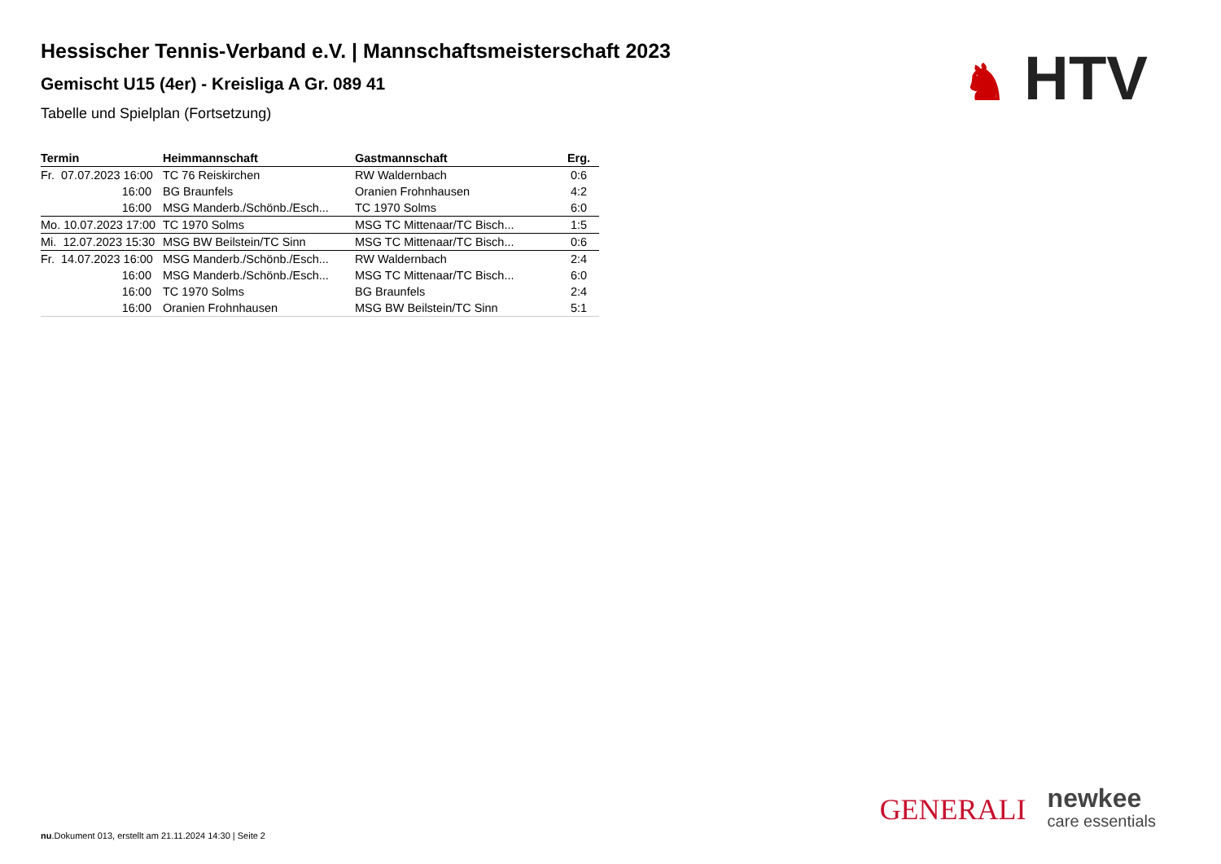Hessischer Tennis-Verband e.V. | Mannschaftsmeisterschaft 2023
Gemischt U15 (4er) - Kreisliga A Gr. 089 41
Tabelle und Spielplan (Fortsetzung)
♞ HTV
| Termin | Heimmannschaft | Gastmannschaft | Erg. |
| --- | --- | --- | --- |
| Fr. 07.07.2023 16:00 | TC 76 Reiskirchen | RW Waldernbach | 0:6 |
| 16:00 | BG Braunfels | Oranien Frohnhausen | 4:2 |
| 16:00 | MSG Manderb./Schönb./Esch... | TC 1970 Solms | 6:0 |
| Mo. 10.07.2023 17:00 | TC 1970 Solms | MSG TC Mittenaar/TC Bisch... | 1:5 |
| Mi. 12.07.2023 15:30 | MSG BW Beilstein/TC Sinn | MSG TC Mittenaar/TC Bisch... | 0:6 |
| Fr. 14.07.2023 16:00 | MSG Manderb./Schönb./Esch... | RW Waldernbach | 2:4 |
| 16:00 | MSG Manderb./Schönb./Esch... | MSG TC Mittenaar/TC Bisch... | 6:0 |
| 16:00 | TC 1970 Solms | BG Braunfels | 2:4 |
| 16:00 | Oranien Frohnhausen | MSG BW Beilstein/TC Sinn | 5:1 |
GENERALI
newkee
care essentials
nu.Dokument 013, erstellt am 21.11.2024 14:30 | Seite 2